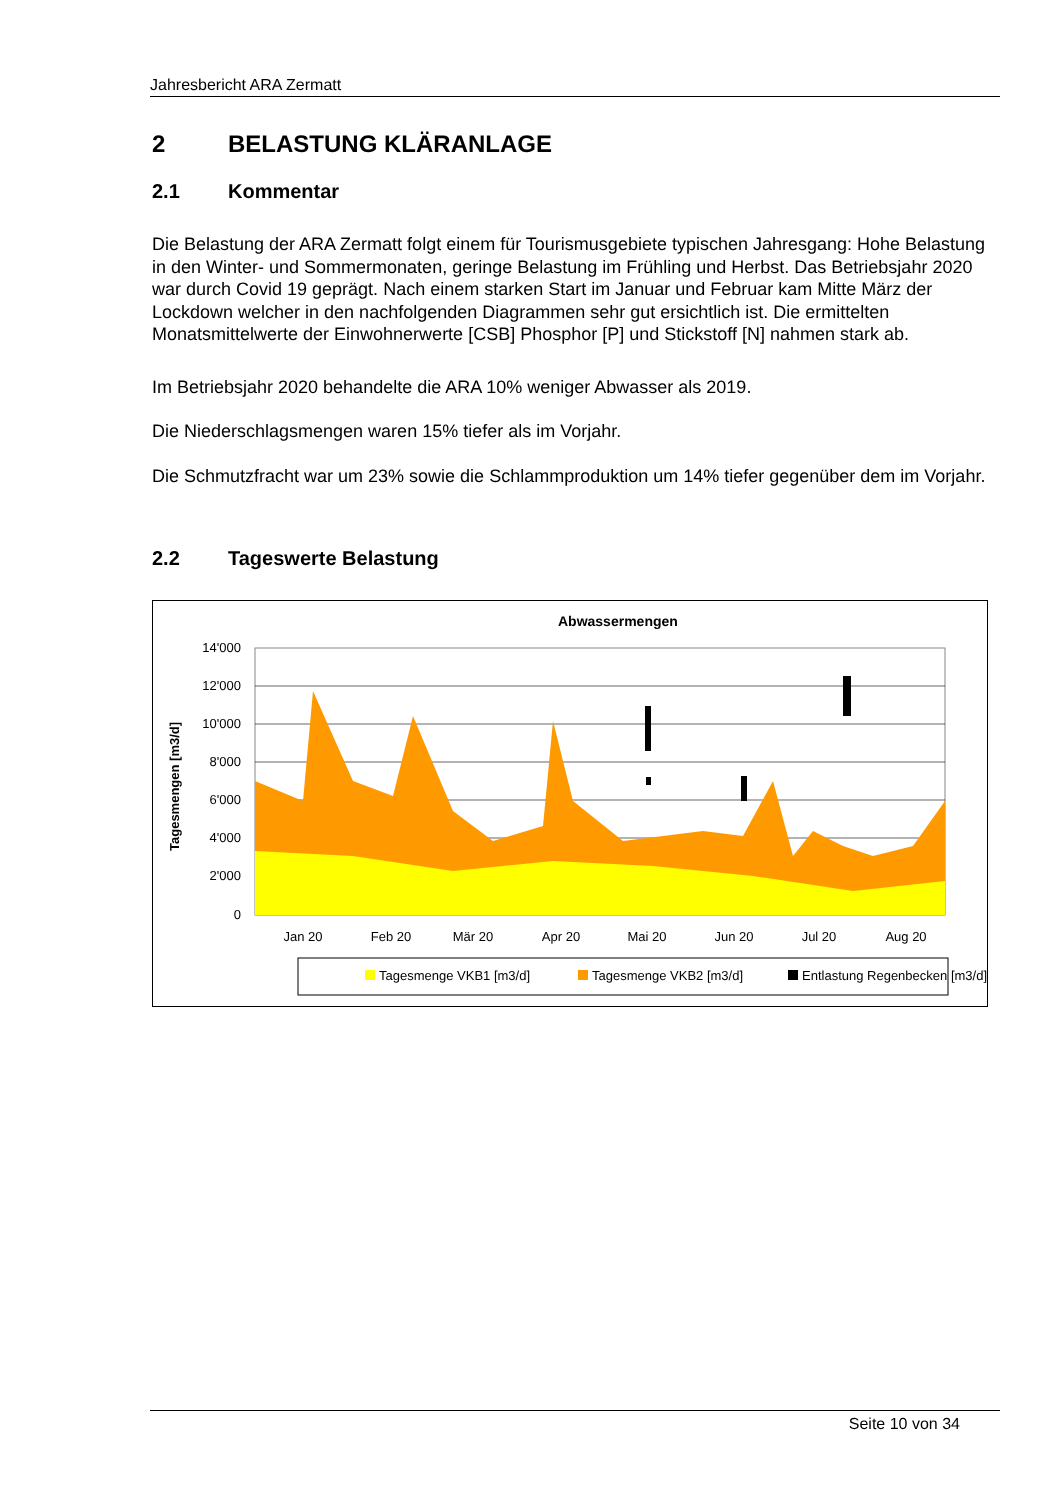Jahresbericht ARA Zermatt
2 BELASTUNG KLÄRANLAGE
2.1 Kommentar
Die Belastung der ARA Zermatt folgt einem für Tourismusgebiete typischen Jahresgang: Hohe Belastung in den Winter- und Sommermonaten, geringe Belastung im Frühling und Herbst. Das Betriebsjahr 2020 war durch Covid 19 geprägt. Nach einem starken Start im Januar und Februar kam Mitte März der Lockdown welcher in den nachfolgenden Diagrammen sehr gut ersichtlich ist. Die ermittelten Monatsmittelwerte der Einwohnerwerte [CSB] Phosphor [P] und Stickstoff [N] nahmen stark ab.
Im Betriebsjahr 2020 behandelte die ARA 10% weniger Abwasser als 2019.
Die Niederschlagsmengen waren 15% tiefer als im Vorjahr.
Die Schmutzfracht war um 23% sowie die Schlammproduktion um 14% tiefer gegenüber dem im Vorjahr.
2.2 Tageswerte Belastung
Abwassermengen
Tagesmengen [m3/d]
14'000
12'000
10'000
8'000
6'000
4'000
2'000
0
Jan 20
Feb 20
Mär 20
Apr 20
Mai 20
Jun 20
Jul 20
Aug 20
Tagesmenge VKB1 [m3/d]
Tagesmenge VKB2 [m3/d]
Entlastung Regenbecken [m3/d]
Seite 10 von 34